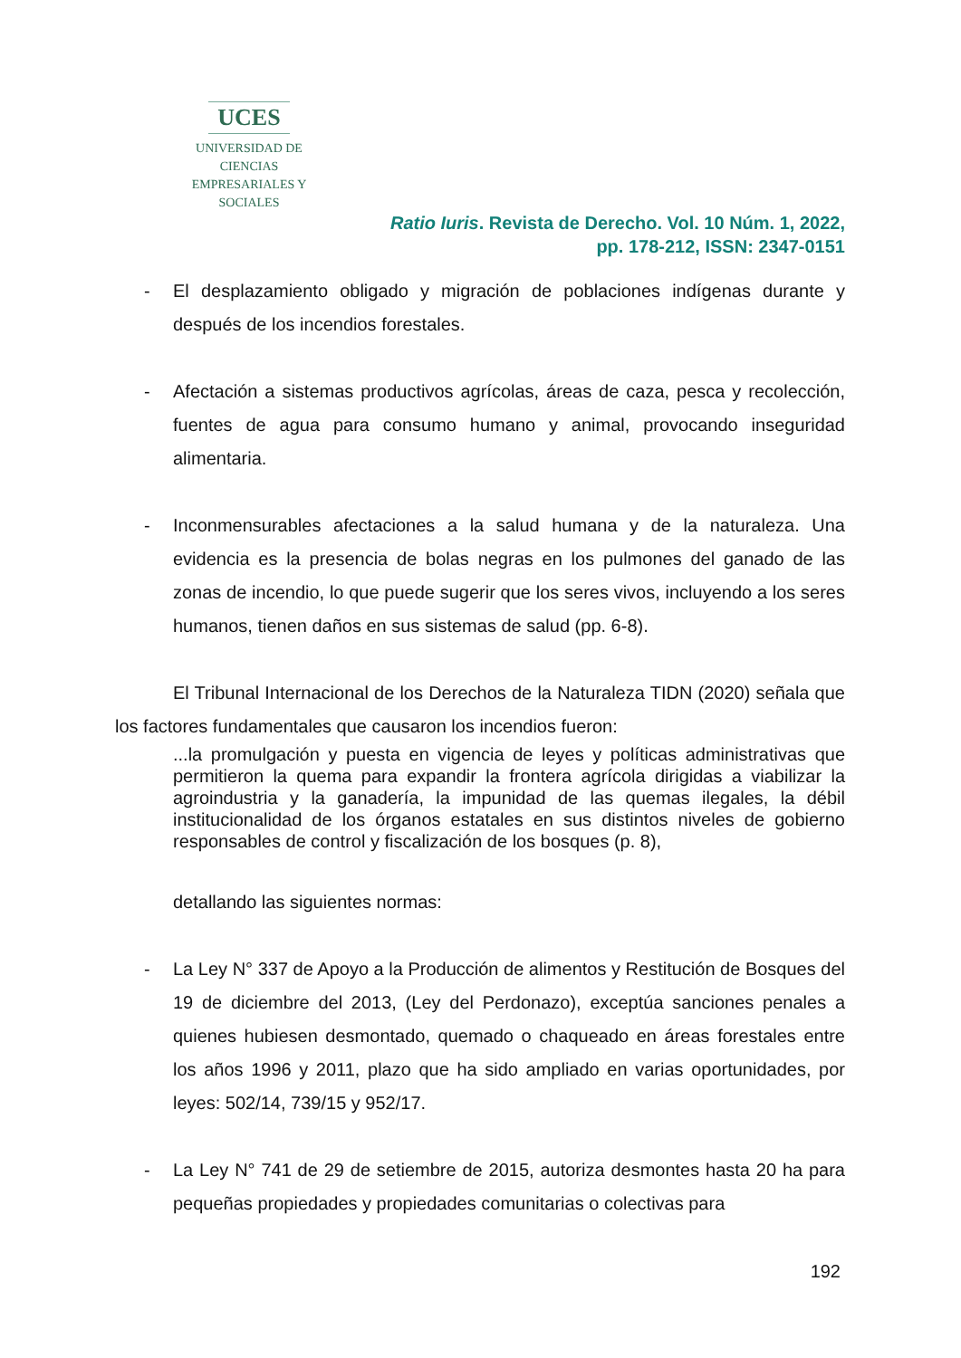UCES
UNIVERSIDAD DE CIENCIAS
EMPRESARIALES Y SOCIALES
Ratio Iuris. Revista de Derecho. Vol. 10 Núm. 1, 2022,
pp. 178-212, ISSN: 2347-0151
- El desplazamiento obligado y migración de poblaciones indígenas durante y después de los incendios forestales.
- Afectación a sistemas productivos agrícolas, áreas de caza, pesca y recolección, fuentes de agua para consumo humano y animal, provocando inseguridad alimentaria.
- Inconmensurables afectaciones a la salud humana y de la naturaleza. Una evidencia es la presencia de bolas negras en los pulmones del ganado de las zonas de incendio, lo que puede sugerir que los seres vivos, incluyendo a los seres humanos, tienen daños en sus sistemas de salud (pp. 6-8).
El Tribunal Internacional de los Derechos de la Naturaleza TIDN (2020) señala que los factores fundamentales que causaron los incendios fueron:
...la promulgación y puesta en vigencia de leyes y políticas administrativas que permitieron la quema para expandir la frontera agrícola dirigidas a viabilizar la agroindustria y la ganadería, la impunidad de las quemas ilegales, la débil institucionalidad de los órganos estatales en sus distintos niveles de gobierno responsables de control y fiscalización de los bosques (p. 8),
detallando las siguientes normas:
- La Ley N° 337 de Apoyo a la Producción de alimentos y Restitución de Bosques del 19 de diciembre del 2013, (Ley del Perdonazo), exceptúa sanciones penales a quienes hubiesen desmontado, quemado o chaqueado en áreas forestales entre los años 1996 y 2011, plazo que ha sido ampliado en varias oportunidades, por leyes: 502/14, 739/15 y 952/17.
- La Ley N° 741 de 29 de setiembre de 2015, autoriza desmontes hasta 20 ha para pequeñas propiedades y propiedades comunitarias o colectivas para
192